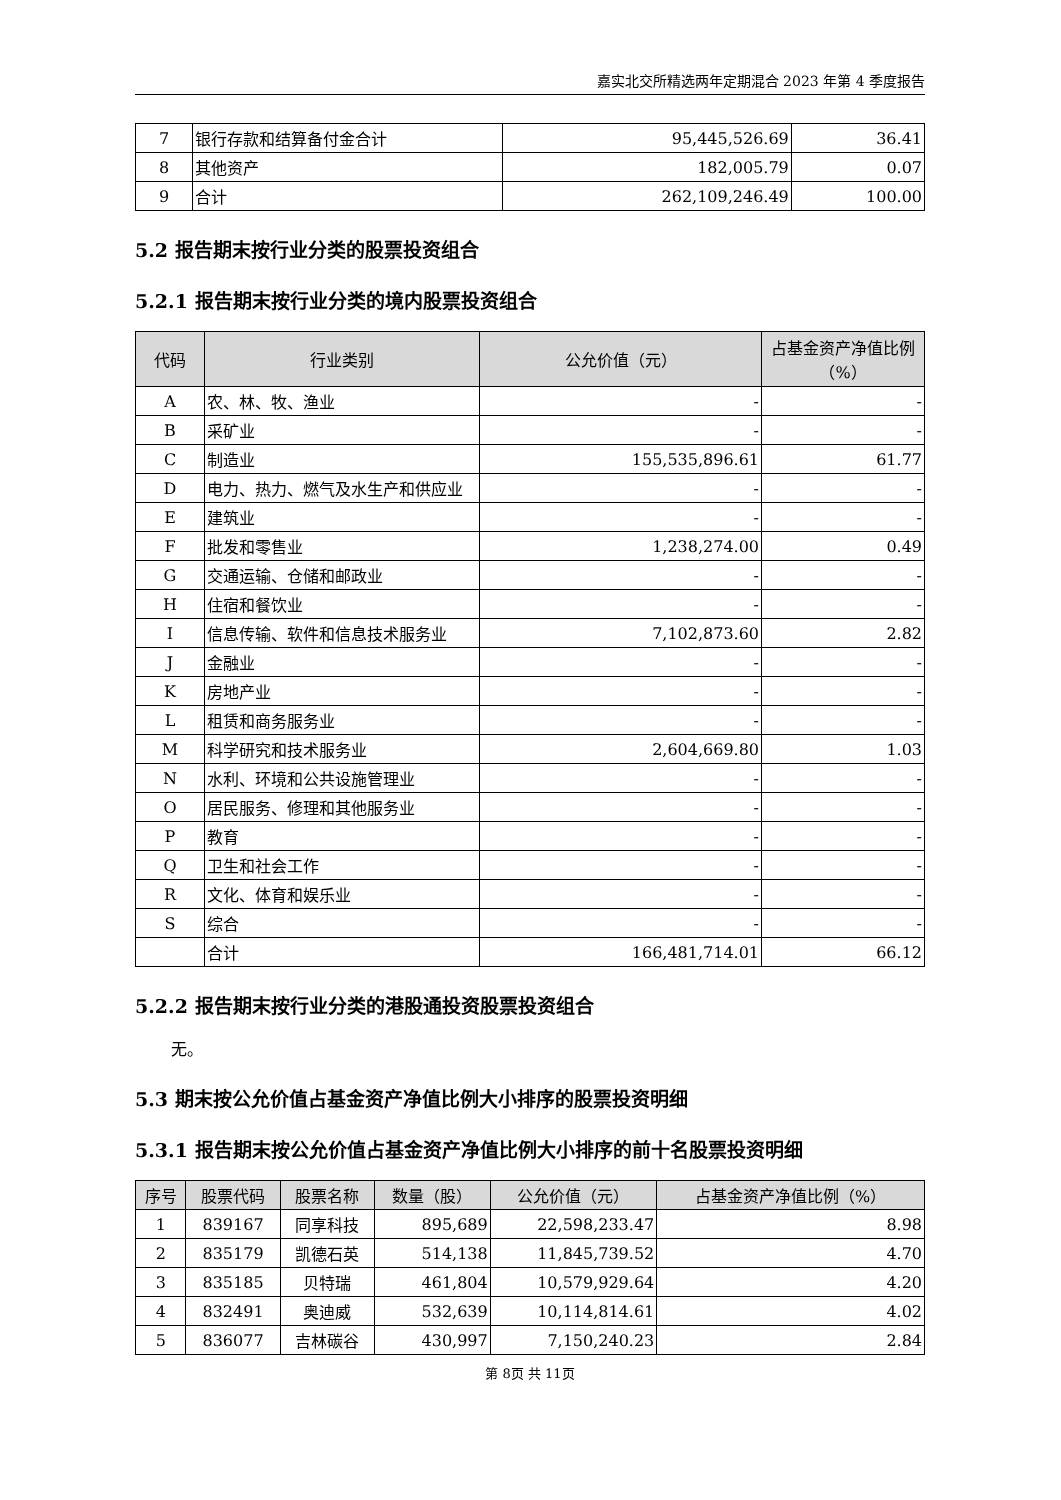嘉实北交所精选两年定期混合 2023 年第 4 季度报告
| 7 | 银行存款和结算备付金合计 | 95,445,526.69 | 36.41 |
| 8 | 其他资产 | 182,005.79 | 0.07 |
| 9 | 合计 | 262,109,246.49 | 100.00 |
5.2 报告期末按行业分类的股票投资组合
5.2.1 报告期末按行业分类的境内股票投资组合
| 代码 | 行业类别 | 公允价值（元） | 占基金资产净值比例（%） |
| --- | --- | --- | --- |
| A | 农、林、牧、渔业 | - | - |
| B | 采矿业 | - | - |
| C | 制造业 | 155,535,896.61 | 61.77 |
| D | 电力、热力、燃气及水生产和供应业 | - | - |
| E | 建筑业 | - | - |
| F | 批发和零售业 | 1,238,274.00 | 0.49 |
| G | 交通运输、仓储和邮政业 | - | - |
| H | 住宿和餐饮业 | - | - |
| I | 信息传输、软件和信息技术服务业 | 7,102,873.60 | 2.82 |
| J | 金融业 | - | - |
| K | 房地产业 | - | - |
| L | 租赁和商务服务业 | - | - |
| M | 科学研究和技术服务业 | 2,604,669.80 | 1.03 |
| N | 水利、环境和公共设施管理业 | - | - |
| O | 居民服务、修理和其他服务业 | - | - |
| P | 教育 | - | - |
| Q | 卫生和社会工作 | - | - |
| R | 文化、体育和娱乐业 | - | - |
| S | 综合 | - | - |
| | 合计 | 166,481,714.01 | 66.12 |
5.2.2 报告期末按行业分类的港股通投资股票投资组合
无。
5.3 期末按公允价值占基金资产净值比例大小排序的股票投资明细
5.3.1 报告期末按公允价值占基金资产净值比例大小排序的前十名股票投资明细
| 序号 | 股票代码 | 股票名称 | 数量（股） | 公允价值（元） | 占基金资产净值比例（%） |
| --- | --- | --- | --- | --- | --- |
| 1 | 839167 | 同享科技 | 895,689 | 22,598,233.47 | 8.98 |
| 2 | 835179 | 凯德石英 | 514,138 | 11,845,739.52 | 4.70 |
| 3 | 835185 | 贝特瑞 | 461,804 | 10,579,929.64 | 4.20 |
| 4 | 832491 | 奥迪威 | 532,639 | 10,114,814.61 | 4.02 |
| 5 | 836077 | 吉林碳谷 | 430,997 | 7,150,240.23 | 2.84 |
第 8页 共 11页